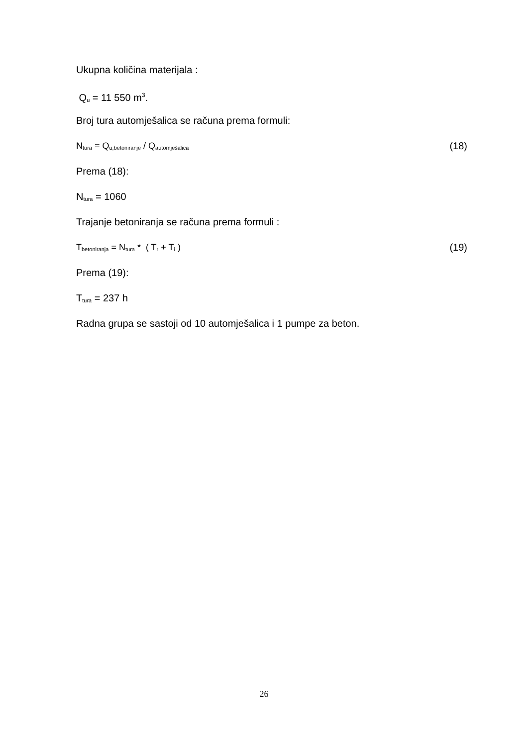Ukupna količina materijala :
Q<sub>u</sub> = 11 550 m<sup>3</sup>.
Broj tura automješalica se računa prema formuli:
N<sub>tura</sub> = Q<sub>u,betoniranje</sub> / Q<sub>automješalica</sub> (18)
Prema (18):
N<sub>tura</sub> = 1060
Trajanje betoniranja se računa prema formuli :
T<sub>betoniranja</sub> = N<sub>tura</sub> * ( T<sub>r</sub> + T<sub>i</sub> ) (19)
Prema (19):
T<sub>tura</sub> = 237 h
Radna grupa se sastoji od 10 automješalica i 1 pumpe za beton.
26